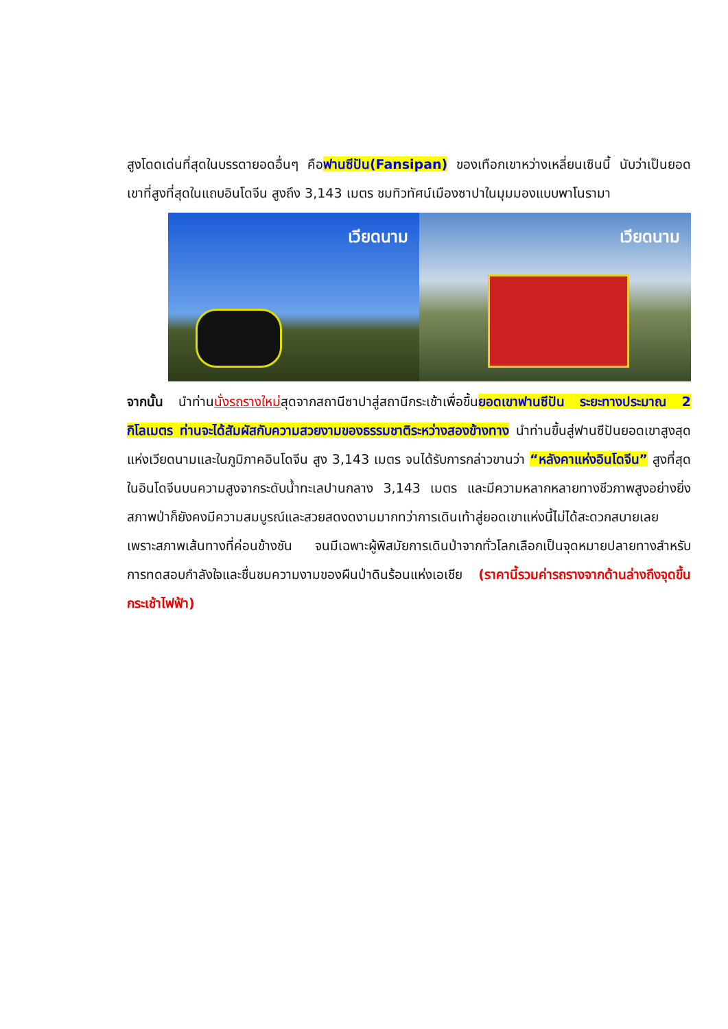สูงโดดเด่นที่สุดในบรรดายอดอื่นๆ คือฟานซีปัน(Fansipan) ของเทือกเขาหว่างเหลี่ยนเซินนี้ นับว่าเป็นยอดเขาที่สูงที่สุดในแถบอินโดจีน สูงถึง 3,143 เมตร ชมทิวทัศน์เมืองซาปาในมุมมองแบบพาโนรามา
เวียดนาม
เวียดนาม
จากนั้น นำท่านนั่งรถรางใหม่สุดจากสถานีซาปาสู่สถานีกระเช้าเพื่อขึ้นยอดเขาฟานซีปัน ระยะทางประมาณ 2 กิโลเมตร ท่านจะได้สัมผัสกับความสวยงามของธรรมชาติระหว่างสองข้างทาง นำท่านขึ้นสู่ฟานซีปันยอดเขาสูงสุดแห่งเวียดนามและในภูมิภาคอินโดจีน สูง 3,143 เมตร จนได้รับการกล่าวขานว่า “หลังคาแห่งอินโดจีน” สูงที่สุดในอินโดจีนบนความสูงจากระดับน้ำทะเลปานกลาง 3,143 เมตร และมีความหลากหลายทางชีวภาพสูงอย่างยิ่งสภาพป่าก็ยังคงมีความสมบูรณ์และสวยสดงดงามมากทว่าการเดินเท้าสู่ยอดเขาแห่งนี้ไม่ได้สะดวกสบายเลย เพราะสภาพเส้นทางที่ค่อนข้างชัน จนมีเฉพาะผู้พิสมัยการเดินป่าจากทั่วโลกเลือกเป็นจุดหมายปลายทางสำหรับการทดสอบกำลังใจและชื่นชมความงามของผืนป่าดินร้อนแห่งเอเชีย (ราคานี้รวมค่ารถรางจากด้านล่างถึงจุดขึ้นกระเช้าไฟฟ้า)